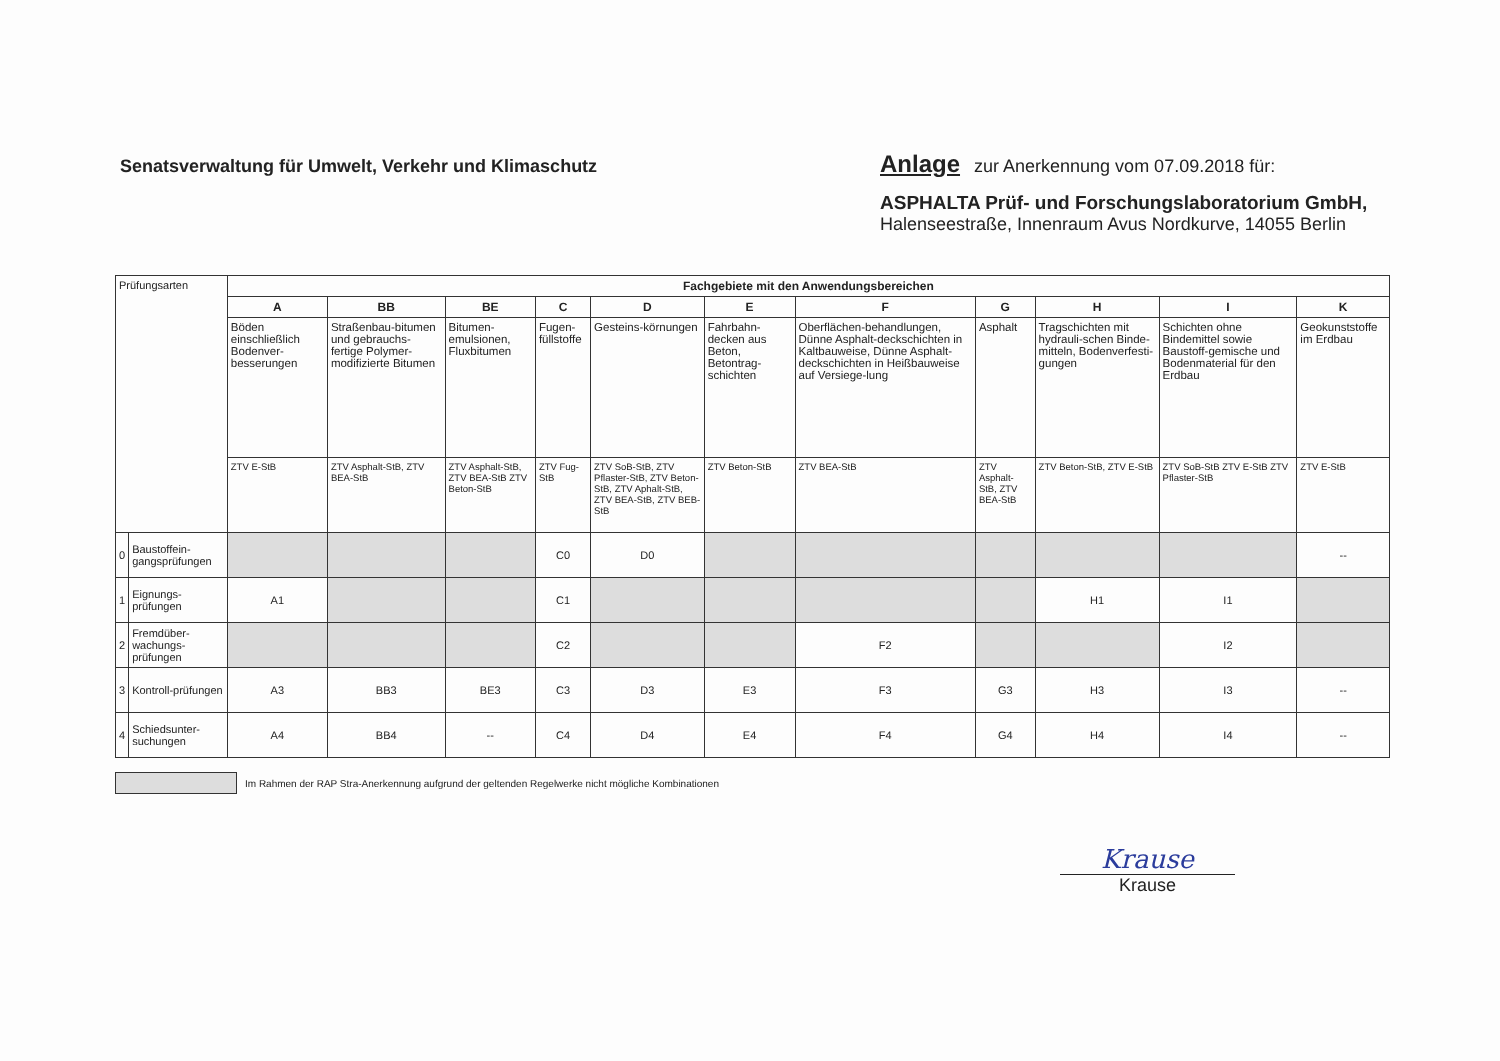Senatsverwaltung für Umwelt, Verkehr und Klimaschutz
Anlage zur Anerkennung vom 07.09.2018 für:
ASPHALTA Prüf- und Forschungslaboratorium GmbH,
Halenseestraße, Innenraum Avus Nordkurve, 14055 Berlin
| Prüfungsarten | | Fachgebiete mit den Anwendungsbereichen | | | | | | | | | | |
| | | A | BB | BE | C | D | E | F | G | H | I | K |
| | | Böden einschließlich Bodenver-besserungen | Straßenbau-bitumen und gebrauchs-fertige Polymer-modifizierte Bitumen | Bitumen-emulsionen, Fluxbitumen | Fugen-füllstoffe | Gesteins-körnungen | Fahrbahn-decken aus Beton, Betontrag-schichten | Oberflächen-behandlungen, Dünne Asphalt-deckschichten in Kaltbauweise, Dünne Asphalt-deckschichten in Heißbauweise auf Versiege-lung | Asphalt | Tragschichten mit hydrauli-schen Binde-mitteln, Bodenverfesti-gungen | Schichten ohne Bindemittel sowie Baustoff-gemische und Bodenmaterial für den Erdbau | Geokunststoffe im Erdbau |
| | | ZTV E-StB | ZTV Asphalt-StB, ZTV BEA-StB | ZTV Asphalt-StB, ZTV BEA-StB ZTV Beton-StB | ZTV Fug-StB | ZTV SoB-StB, ZTV Pflaster-StB, ZTV Beton-StB, ZTV Aphalt-StB, ZTV BEA-StB, ZTV BEB-StB | ZTV Beton-StB | ZTV BEA-StB | ZTV Asphalt-StB, ZTV BEA-StB | ZTV Beton-StB, ZTV E-StB | ZTV SoB-StB ZTV E-StB ZTV Pflaster-StB | ZTV E-StB |
| 0 | Baustoffein-gangsprüfungen | | | | C0 | D0 | | | | | | -- |
| 1 | Eignungs-prüfungen | A1 | | | C1 | | | | | H1 | I1 | |
| 2 | Fremdüber-wachungs-prüfungen | | | | C2 | | | F2 | | | I2 | |
| 3 | Kontroll-prüfungen | A3 | BB3 | BE3 | C3 | D3 | E3 | F3 | G3 | H3 | I3 | -- |
| 4 | Schiedsunter-suchungen | A4 | BB4 | -- | C4 | D4 | E4 | F4 | G4 | H4 | I4 | -- |
Im Rahmen der RAP Stra-Anerkennung aufgrund der geltenden Regelwerke nicht mögliche Kombinationen
Krause
Krause